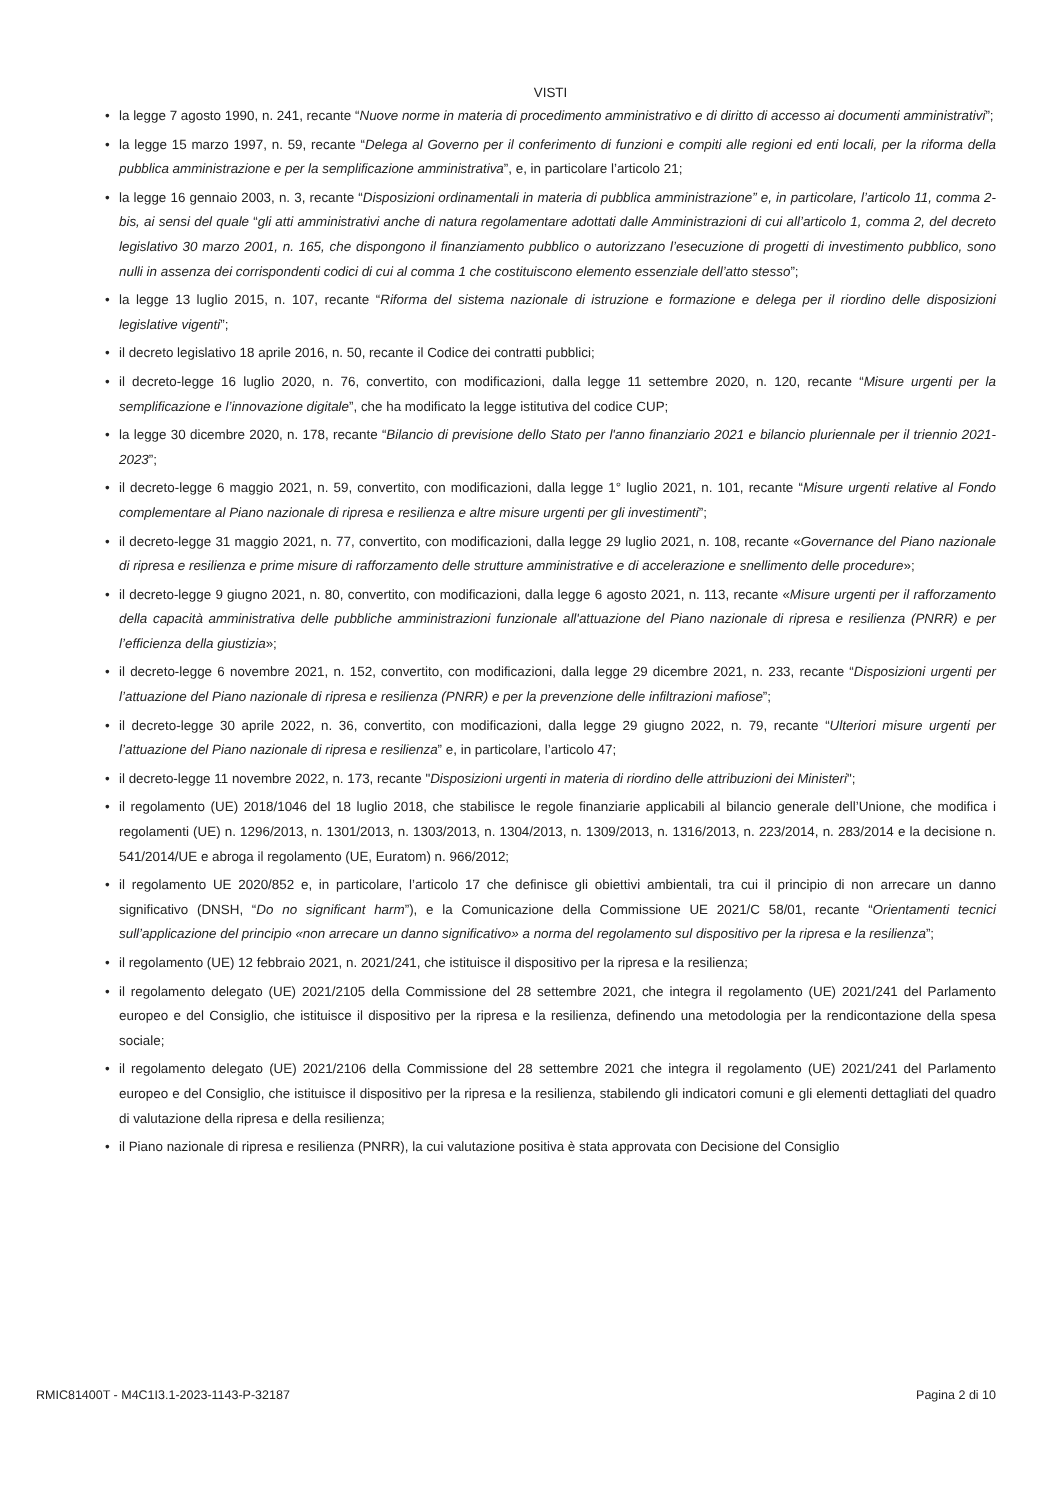VISTI
• la legge 7 agosto 1990, n. 241, recante “Nuove norme in materia di procedimento amministrativo e di diritto di accesso ai documenti amministrativi”;
• la legge 15 marzo 1997, n. 59, recante “Delega al Governo per il conferimento di funzioni e compiti alle regioni ed enti locali, per la riforma della pubblica amministrazione e per la semplificazione amministrativa”, e, in particolare l’articolo 21;
• la legge 16 gennaio 2003, n. 3, recante “Disposizioni ordinamentali in materia di pubblica amministrazione” e, in particolare, l’articolo 11, comma 2-bis, ai sensi del quale “gli atti amministrativi anche di natura regolamentare adottati dalle Amministrazioni di cui all’articolo 1, comma 2, del decreto legislativo 30 marzo 2001, n. 165, che dispongono il finanziamento pubblico o autorizzano l’esecuzione di progetti di investimento pubblico, sono nulli in assenza dei corrispondenti codici di cui al comma 1 che costituiscono elemento essenziale dell’atto stesso”;
• la legge 13 luglio 2015, n. 107, recante “Riforma del sistema nazionale di istruzione e formazione e delega per il riordino delle disposizioni legislative vigenti”;
• il decreto legislativo 18 aprile 2016, n. 50, recante il Codice dei contratti pubblici;
• il decreto-legge 16 luglio 2020, n. 76, convertito, con modificazioni, dalla legge 11 settembre 2020, n. 120, recante “Misure urgenti per la semplificazione e l’innovazione digitale”, che ha modificato la legge istitutiva del codice CUP;
• la legge 30 dicembre 2020, n. 178, recante “Bilancio di previsione dello Stato per l'anno finanziario 2021 e bilancio pluriennale per il triennio 2021-2023”;
• il decreto-legge 6 maggio 2021, n. 59, convertito, con modificazioni, dalla legge 1° luglio 2021, n. 101, recante “Misure urgenti relative al Fondo complementare al Piano nazionale di ripresa e resilienza e altre misure urgenti per gli investimenti”;
• il decreto-legge 31 maggio 2021, n. 77, convertito, con modificazioni, dalla legge 29 luglio 2021, n. 108, recante «Governance del Piano nazionale di ripresa e resilienza e prime misure di rafforzamento delle strutture amministrative e di accelerazione e snellimento delle procedure»;
• il decreto-legge 9 giugno 2021, n. 80, convertito, con modificazioni, dalla legge 6 agosto 2021, n. 113, recante «Misure urgenti per il rafforzamento della capacità amministrativa delle pubbliche amministrazioni funzionale all'attuazione del Piano nazionale di ripresa e resilienza (PNRR) e per l’efficienza della giustizia»;
• il decreto-legge 6 novembre 2021, n. 152, convertito, con modificazioni, dalla legge 29 dicembre 2021, n. 233, recante “Disposizioni urgenti per l’attuazione del Piano nazionale di ripresa e resilienza (PNRR) e per la prevenzione delle infiltrazioni mafiose”;
• il decreto-legge 30 aprile 2022, n. 36, convertito, con modificazioni, dalla legge 29 giugno 2022, n. 79, recante “Ulteriori misure urgenti per l’attuazione del Piano nazionale di ripresa e resilienza” e, in particolare, l’articolo 47;
• il decreto-legge 11 novembre 2022, n. 173, recante "Disposizioni urgenti in materia di riordino delle attribuzioni dei Ministeri";
• il regolamento (UE) 2018/1046 del 18 luglio 2018, che stabilisce le regole finanziarie applicabili al bilancio generale dell’Unione, che modifica i regolamenti (UE) n. 1296/2013, n. 1301/2013, n. 1303/2013, n. 1304/2013, n. 1309/2013, n. 1316/2013, n. 223/2014, n. 283/2014 e la decisione n. 541/2014/UE e abroga il regolamento (UE, Euratom) n. 966/2012;
• il regolamento UE 2020/852 e, in particolare, l’articolo 17 che definisce gli obiettivi ambientali, tra cui il principio di non arrecare un danno significativo (DNSH, “Do no significant harm”), e la Comunicazione della Commissione UE 2021/C 58/01, recante “Orientamenti tecnici sull’applicazione del principio «non arrecare un danno significativo» a norma del regolamento sul dispositivo per la ripresa e la resilienza”;
• il regolamento (UE) 12 febbraio 2021, n. 2021/241, che istituisce il dispositivo per la ripresa e la resilienza;
• il regolamento delegato (UE) 2021/2105 della Commissione del 28 settembre 2021, che integra il regolamento (UE) 2021/241 del Parlamento europeo e del Consiglio, che istituisce il dispositivo per la ripresa e la resilienza, definendo una metodologia per la rendicontazione della spesa sociale;
• il regolamento delegato (UE) 2021/2106 della Commissione del 28 settembre 2021 che integra il regolamento (UE) 2021/241 del Parlamento europeo e del Consiglio, che istituisce il dispositivo per la ripresa e la resilienza, stabilendo gli indicatori comuni e gli elementi dettagliati del quadro di valutazione della ripresa e della resilienza;
• il Piano nazionale di ripresa e resilienza (PNRR), la cui valutazione positiva è stata approvata con Decisione del Consiglio
RMIC81400T - M4C1I3.1-2023-1143-P-32187 Pagina 2 di 10